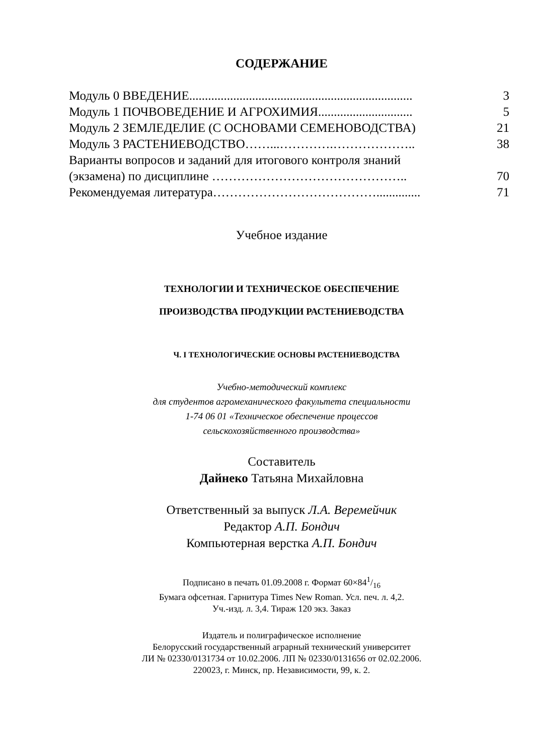СОДЕРЖАНИЕ
Модуль 0 ВВЕДЕНИЕ....................................................................... 3
Модуль 1 ПОЧВОВЕДЕНИЕ И АГРОХИМИЯ.............................. 5
Модуль 2 ЗЕМЛЕДЕЛИЕ (С ОСНОВАМИ СЕМЕНОВОДСТВА) 21
Модуль 3 РАСТЕНИЕВОДСТВО……...………….……………….. 38
Варианты вопросов и заданий для итогового контроля знаний
(экзамена) по дисциплине ……………………………………….. 70
Рекомендуемая литература………………………………….............. 71
Учебное издание
ТЕХНОЛОГИИ И ТЕХНИЧЕСКОЕ ОБЕСПЕЧЕНИЕ
ПРОИЗВОДСТВА ПРОДУКЦИИ РАСТЕНИЕВОДСТВА
Ч. I ТЕХНОЛОГИЧЕСКИЕ ОСНОВЫ РАСТЕНИЕВОДСТВА
Учебно-методический комплекс
для студентов агромеханического факультета специальности
1-74 06 01 «Техническое обеспечение процессов
сельскохозяйственного производства»
Составитель
Дайнеко Татьяна Михайловна
Ответственный за выпуск Л.А. Веремейчик
Редактор А.П. Бондич
Компьютерная верстка А.П. Бондич
Подписано в печать 01.09.2008 г. Формат 60×841/16
Бумага офсетная. Гарнитура Times New Roman. Усл. печ. л. 4,2.
Уч.-изд. л. 3,4. Тираж 120 экз. Заказ
Издатель и полиграфическое исполнение
Белорусский государственный аграрный технический университет
ЛИ № 02330/0131734 от 10.02.2006. ЛП № 02330/0131656 от 02.02.2006.
220023, г. Минск, пр. Независимости, 99, к. 2.